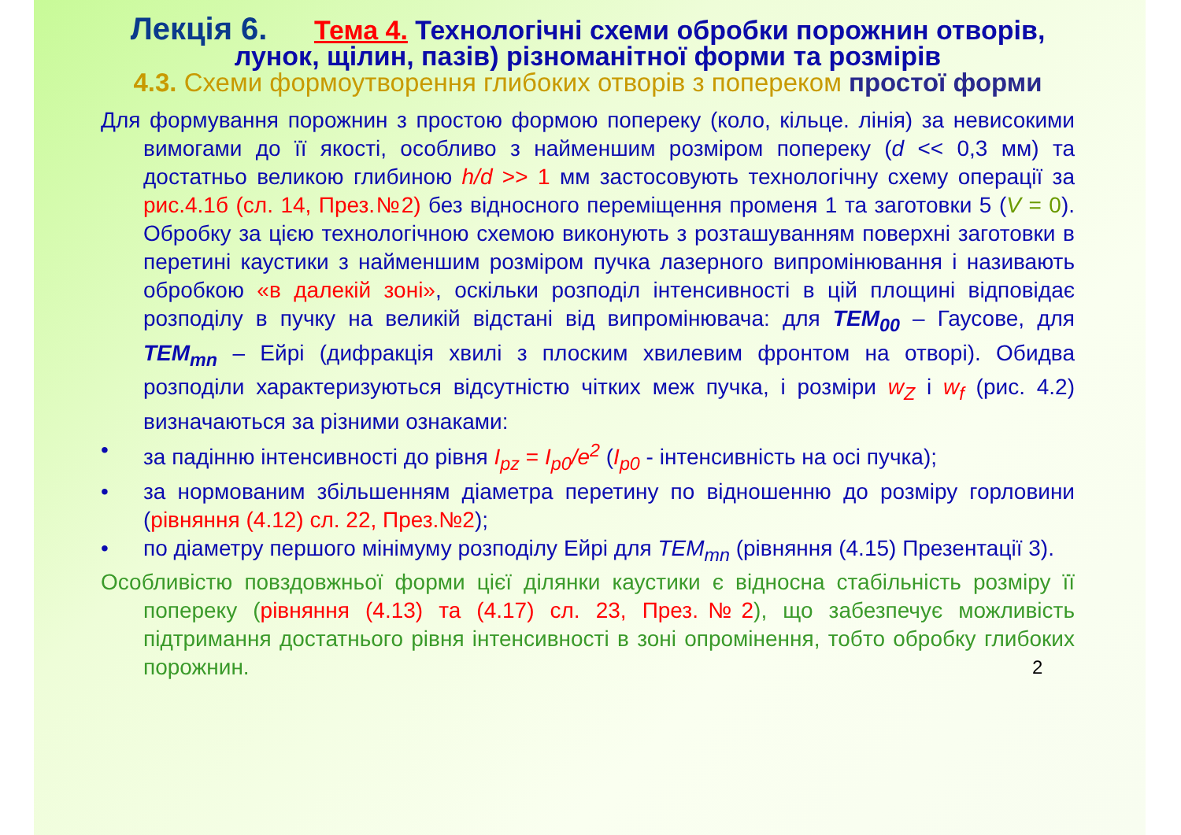Лекція 6. Тема 4. Технологічні схеми обробки порожнин отворів, лунок, щілин, пазів) різноманітної форми та розмірів
4.3. Схеми формоутворення глибоких отворів з поперек­ом простої форми
Для формування порожнин з простою формою поперек­у (коло, кільце. лінія) за невисокими вимогами до її якості, особливо з найменшим розміром поперек­у (d << 0,3 мм) та достатньо великою глибиною h/d >> 1 мм застосовують технологічну схему операції за рис.4.1б (сл. 14, През.№2) без відносного переміщення променя 1 та заготовки 5 (V = 0). Обробку за цією технологічною схемою виконують з розташуванням поверхні заготовки в перетині каустики з найменшим розміром пучка лазерного випромінювання і називають обробкою «в далекій зоні», оскільки розподіл інтенсивності в цій площині відповідає розподілу в пучку на великій відстані від випромінювача: для TEM<sub>00</sub> – Гаусове, для TEM<sub>mn</sub> – Ейрі (дифракція хвилі з плоским хвилевим фронтом на отворі). Обидва розподіли характеризуються відсутністю чітких меж пучка, і розміри w<sub>Z</sub> і w<sub>f</sub> (рис. 4.2) визначаються за різними ознаками:
• за падінню інтенсивності до рівня I<sub>pz</sub> = I<sub>p0</sub>/e<sup>2</sup> (I<sub>p0</sub> - інтенсивність на осі пучка);
• за нормованим збільшенням діаметра перетину по відношенню до розміру горловини (рівняння (4.12) сл. 22, През.№2);
• по діаметру першого мінімуму розподілу Ейрі для TEM<sub>mn</sub> (рівняння (4.15) Презентації 3).
Особливістю повздовжньої форми цієї ділянки каустики є відносна стабільність розміру її поперек­у (рівняння (4.13) та (4.17) сл. 23, През.№2), що забезпечує можливість підтримання достатнього рівня інтенсивності в зоні опромінення, тобто обробку глибоких порожнин. 2